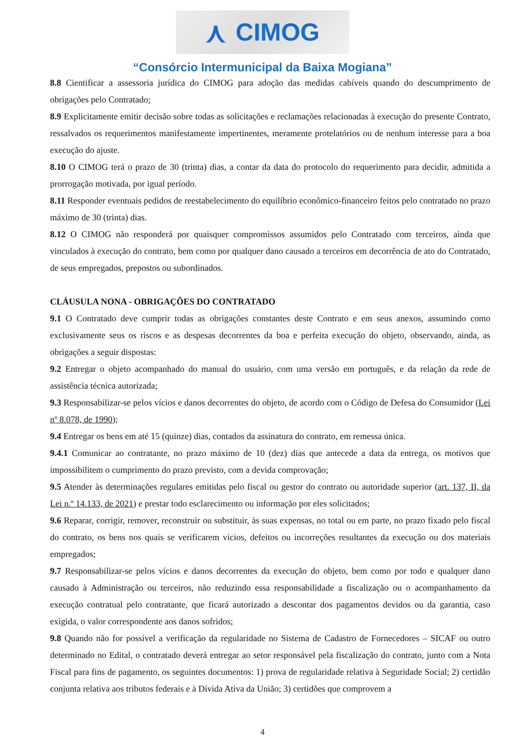⋏ CIMOG
“Consórcio Intermunicipal da Baixa Mogiana”
8.8 Cientificar a assessoria jurídica do CIMOG para adoção das medidas cabíveis quando do descumprimento de obrigações pelo Contratado;
8.9 Explicitamente emitir decisão sobre todas as solicitações e reclamações relacionadas à execução do presente Contrato, ressalvados os requerimentos manifestamente impertinentes, meramente protelatórios ou de nenhum interesse para a boa execução do ajuste.
8.10 O CIMOG terá o prazo de 30 (trinta) dias, a contar da data do protocolo do requerimento para decidir, admitida a prorrogação motivada, por igual período.
8.11 Responder eventuais pedidos de reestabelecimento do equilíbrio econômico-financeiro feitos pelo contratado no prazo máximo de 30 (trinta) dias.
8.12 O CIMOG não responderá por quaisquer compromissos assumidos pelo Contratado com terceiros, ainda que vinculados à execução do contrato, bem como por qualquer dano causado a terceiros em decorrência de ato do Contratado, de seus empregados, prepostos ou subordinados.
CLÁUSULA NONA - OBRIGAÇÕES DO CONTRATADO
9.1 O Contratado deve cumprir todas as obrigações constantes deste Contrato e em seus anexos, assumindo como exclusivamente seus os riscos e as despesas decorrentes da boa e perfeita execução do objeto, observando, ainda, as obrigações a seguir dispostas:
9.2 Entregar o objeto acompanhado do manual do usuário, com uma versão em português, e da relação da rede de assistência técnica autorizada;
9.3 Responsabilizar-se pelos vícios e danos decorrentes do objeto, de acordo com o Código de Defesa do Consumidor (Lei nº 8.078, de 1990);
9.4 Entregar os bens em até 15 (quinze) dias, contados da assinatura do contrato, em remessa única.
9.4.1 Comunicar ao contratante, no prazo máximo de 10 (dez) dias que antecede a data da entrega, os motivos que impossibilitem o cumprimento do prazo previsto, com a devida comprovação;
9.5 Atender às determinações regulares emitidas pelo fiscal ou gestor do contrato ou autoridade superior (art. 137, II, da Lei n.º 14.133, de 2021) e prestar todo esclarecimento ou informação por eles solicitados;
9.6 Reparar, corrigir, remover, reconstruir ou substituir, às suas expensas, no total ou em parte, no prazo fixado pelo fiscal do contrato, os bens nos quais se verificarem vícios, defeitos ou incorreções resultantes da execução ou dos materiais empregados;
9.7 Responsabilizar-se pelos vícios e danos decorrentes da execução do objeto, bem como por todo e qualquer dano causado à Administração ou terceiros, não reduzindo essa responsabilidade a fiscalização ou o acompanhamento da execução contratual pelo contratante, que ficará autorizado a descontar dos pagamentos devidos ou da garantia, caso exigida, o valor correspondente aos danos sofridos;
9.8 Quando não for possível a verificação da regularidade no Sistema de Cadastro de Fornecedores – SICAF ou outro determinado no Edital, o contratado deverá entregar ao setor responsável pela fiscalização do contrato, junto com a Nota Fiscal para fins de pagamento, os seguintes documentos: 1) prova de regularidade relativa à Seguridade Social; 2) certidão conjunta relativa aos tributos federais e à Dívida Ativa da União; 3) certidões que comprovem a
4